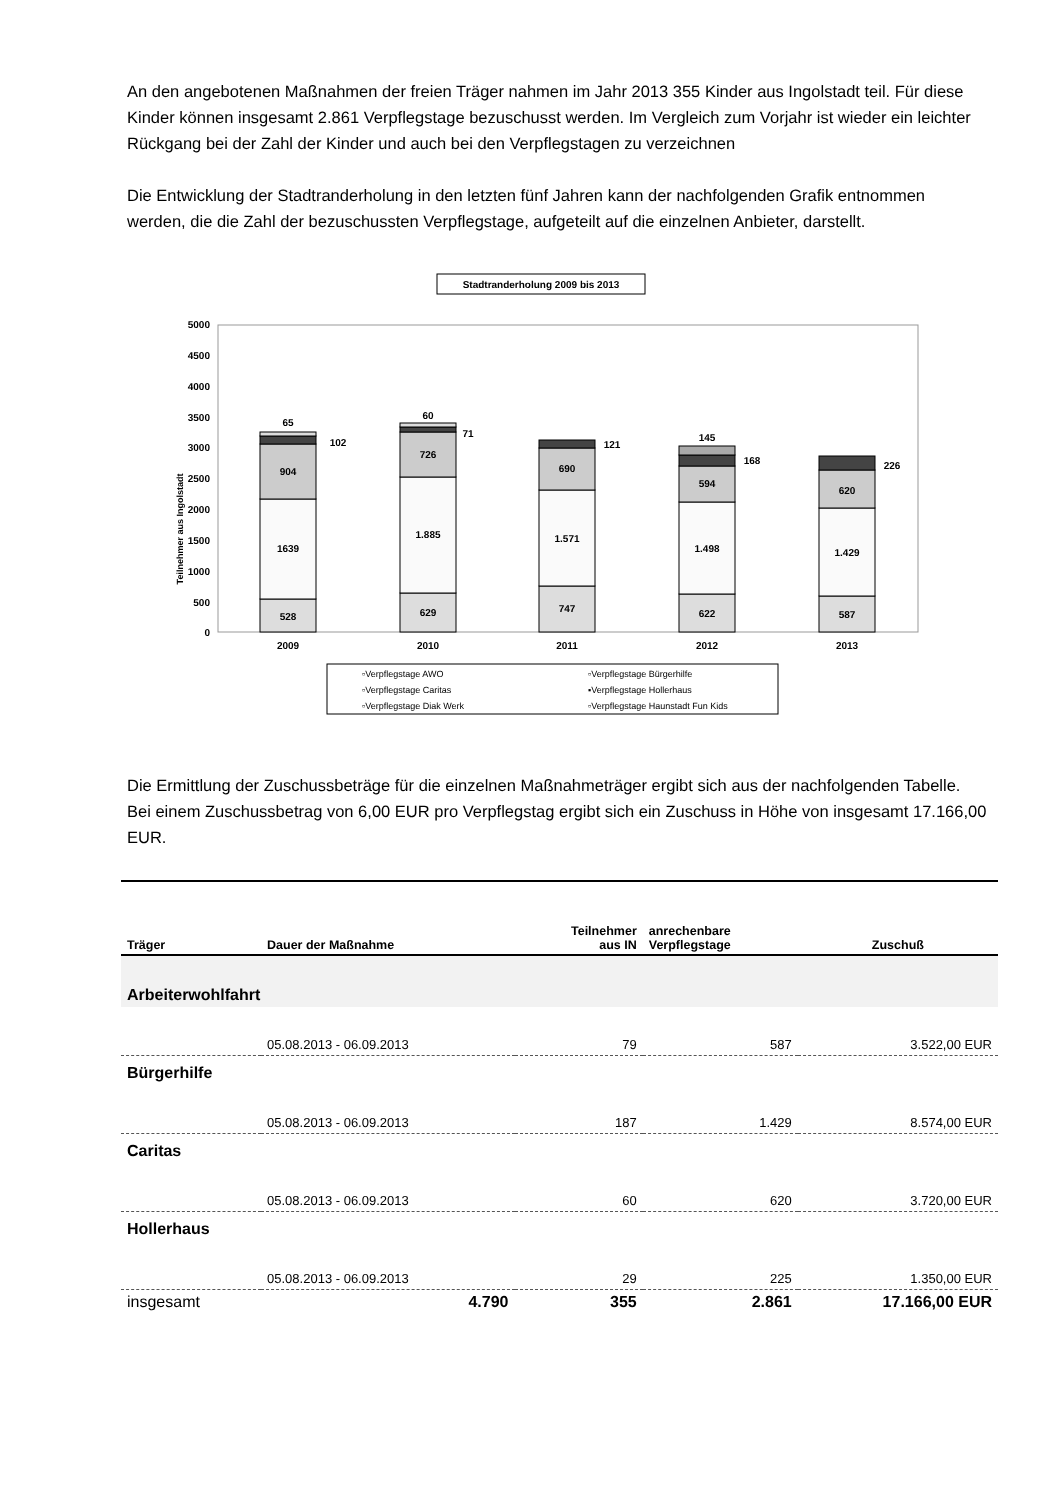An den angebotenen Maßnahmen der freien Träger nahmen im Jahr 2013 355 Kinder aus Ingolstadt teil. Für diese Kinder können insgesamt 2.861 Verpflegstage bezuschusst werden. Im Vergleich zum Vorjahr ist wieder ein leichter Rückgang bei der Zahl der Kinder und auch bei den Verpflegstagen zu verzeichnen
Die Entwicklung der Stadtranderholung in den letzten fünf Jahren kann der nachfolgenden Grafik entnommen werden, die die Zahl der bezuschussten Verpflegstage, aufgeteilt auf die einzelnen Anbieter, darstellt.
Stadtranderholung 2009 bis 2013
Teilnehmer aus Ingolstadt
5000
4500
4000
3500
3000
2500
2000
1500
1000
500
0
528
1639
904
65
102
629
1.885
726
60
71
747
1.571
690
121
622
1.498
594
145
168
587
1.429
620
226
2009
2010
2011
2012
2013
▫Verpflegstage AWO
▫Verpflegstage Bürgerhilfe
▫Verpflegstage Caritas
▪Verpflegstage Hollerhaus
▫Verpflegstage Diak Werk
▫Verpflegstage Haunstadt Fun Kids
Die Ermittlung der Zuschussbeträge für die einzelnen Maßnahmeträger ergibt sich aus der nachfolgenden Tabelle. Bei einem Zuschussbetrag von 6,00 EUR pro Verpflegstag ergibt sich ein Zuschuss in Höhe von insgesamt 17.166,00 EUR.
| Träger | Dauer der Maßnahme | Teilnehmer aus IN | anrechenbare Verpflegstage | Zuschuß |
| --- | --- | --- | --- | --- |
| Arbeiterwohlfahrt | | | | |
| | 05.08.2013 - 06.09.2013 | 79 | 587 | 3.522,00 EUR |
| Bürgerhilfe | | | | |
| | 05.08.2013 - 06.09.2013 | 187 | 1.429 | 8.574,00 EUR |
| Caritas | | | | |
| | 05.08.2013 - 06.09.2013 | 60 | 620 | 3.720,00 EUR |
| Hollerhaus | | | | |
| | 05.08.2013 - 06.09.2013 | 29 | 225 | 1.350,00 EUR |
| insgesamt | 4.790 | 355 | 2.861 | 17.166,00 EUR |